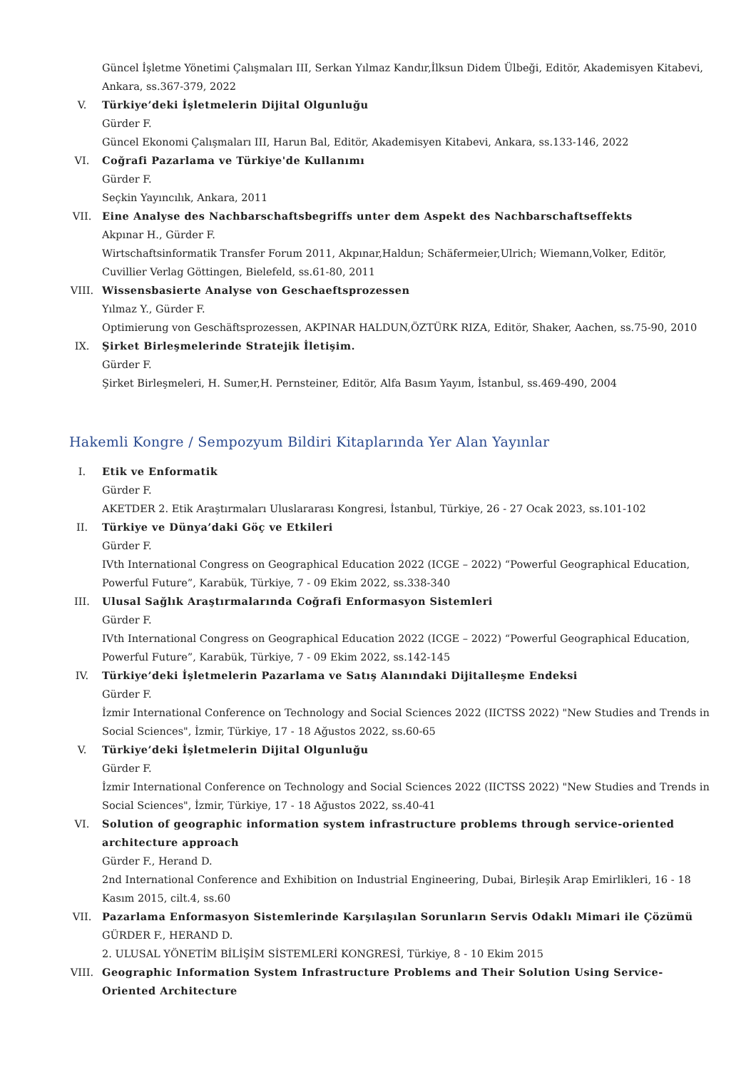Güncel İşletme Yönetimi Çalışmaları III, Serkan Yılmaz Kandır,İlksun Didem Ülbeği, Editör, Akademisyen Kitabevi, Ankara, ss.367-379, 2022
V.
Türkiye’deki İşletmelerin Dijital Olgunluğu
Gürder F.
Güncel Ekonomi Çalışmaları III, Harun Bal, Editör, Akademisyen Kitabevi, Ankara, ss.133-146, 2022
VI.
Coğrafi Pazarlama ve Türkiye'de Kullanımı
Gürder F.
Seçkin Yayıncılık, Ankara, 2011
VII.
Eine Analyse des Nachbarschaftsbegriffs unter dem Aspekt des Nachbarschaftseffekts
Akpınar H., Gürder F.
Wirtschaftsinformatik Transfer Forum 2011, Akpınar,Haldun; Schäfermeier,Ulrich; Wiemann,Volker, Editör, Cuvillier Verlag Göttingen, Bielefeld, ss.61-80, 2011
VIII.
Wissensbasierte Analyse von Geschaeftsprozessen
Yılmaz Y., Gürder F.
Optimierung von Geschäftsprozessen, AKPINAR HALDUN,ÖZTÜRK RIZA, Editör, Shaker, Aachen, ss.75-90, 2010
IX.
Şirket Birleşmelerinde Stratejik İletişim.
Gürder F.
Şirket Birleşmeleri, H. Sumer,H. Pernsteiner, Editör, Alfa Basım Yayım, İstanbul, ss.469-490, 2004
Hakemli Kongre / Sempozyum Bildiri Kitaplarında Yer Alan Yayınlar
I.
Etik ve Enformatik
Gürder F.
AKETDER 2. Etik Araştırmaları Uluslararası Kongresi, İstanbul, Türkiye, 26 - 27 Ocak 2023, ss.101-102
II.
Türkiye ve Dünya’daki Göç ve Etkileri
Gürder F.
IVth International Congress on Geographical Education 2022 (ICGE – 2022) “Powerful Geographical Education, Powerful Future”, Karabük, Türkiye, 7 - 09 Ekim 2022, ss.338-340
III.
Ulusal Sağlık Araştırmalarında Coğrafi Enformasyon Sistemleri
Gürder F.
IVth International Congress on Geographical Education 2022 (ICGE – 2022) “Powerful Geographical Education, Powerful Future”, Karabük, Türkiye, 7 - 09 Ekim 2022, ss.142-145
IV.
Türkiye’deki İşletmelerin Pazarlama ve Satış Alanındaki Dijitalleşme Endeksi
Gürder F.
İzmir International Conference on Technology and Social Sciences 2022 (IICTSS 2022) "New Studies and Trends in Social Sciences", İzmir, Türkiye, 17 - 18 Ağustos 2022, ss.60-65
V.
Türkiye’deki İşletmelerin Dijital Olgunluğu
Gürder F.
İzmir International Conference on Technology and Social Sciences 2022 (IICTSS 2022) "New Studies and Trends in Social Sciences", İzmir, Türkiye, 17 - 18 Ağustos 2022, ss.40-41
VI.
Solution of geographic information system infrastructure problems through service-oriented architecture approach
Gürder F., Herand D.
2nd International Conference and Exhibition on Industrial Engineering, Dubai, Birleşik Arap Emirlikleri, 16 - 18 Kasım 2015, cilt.4, ss.60
VII.
Pazarlama Enformasyon Sistemlerinde Karşılaşılan Sorunların Servis Odaklı Mimari ile Çözümü
GÜRDER F., HERAND D.
2. ULUSAL YÖNETİM BİLİŞİM SİSTEMLERİ KONGRESİ, Türkiye, 8 - 10 Ekim 2015
VIII.
Geographic Information System Infrastructure Problems and Their Solution Using Service-Oriented Architecture